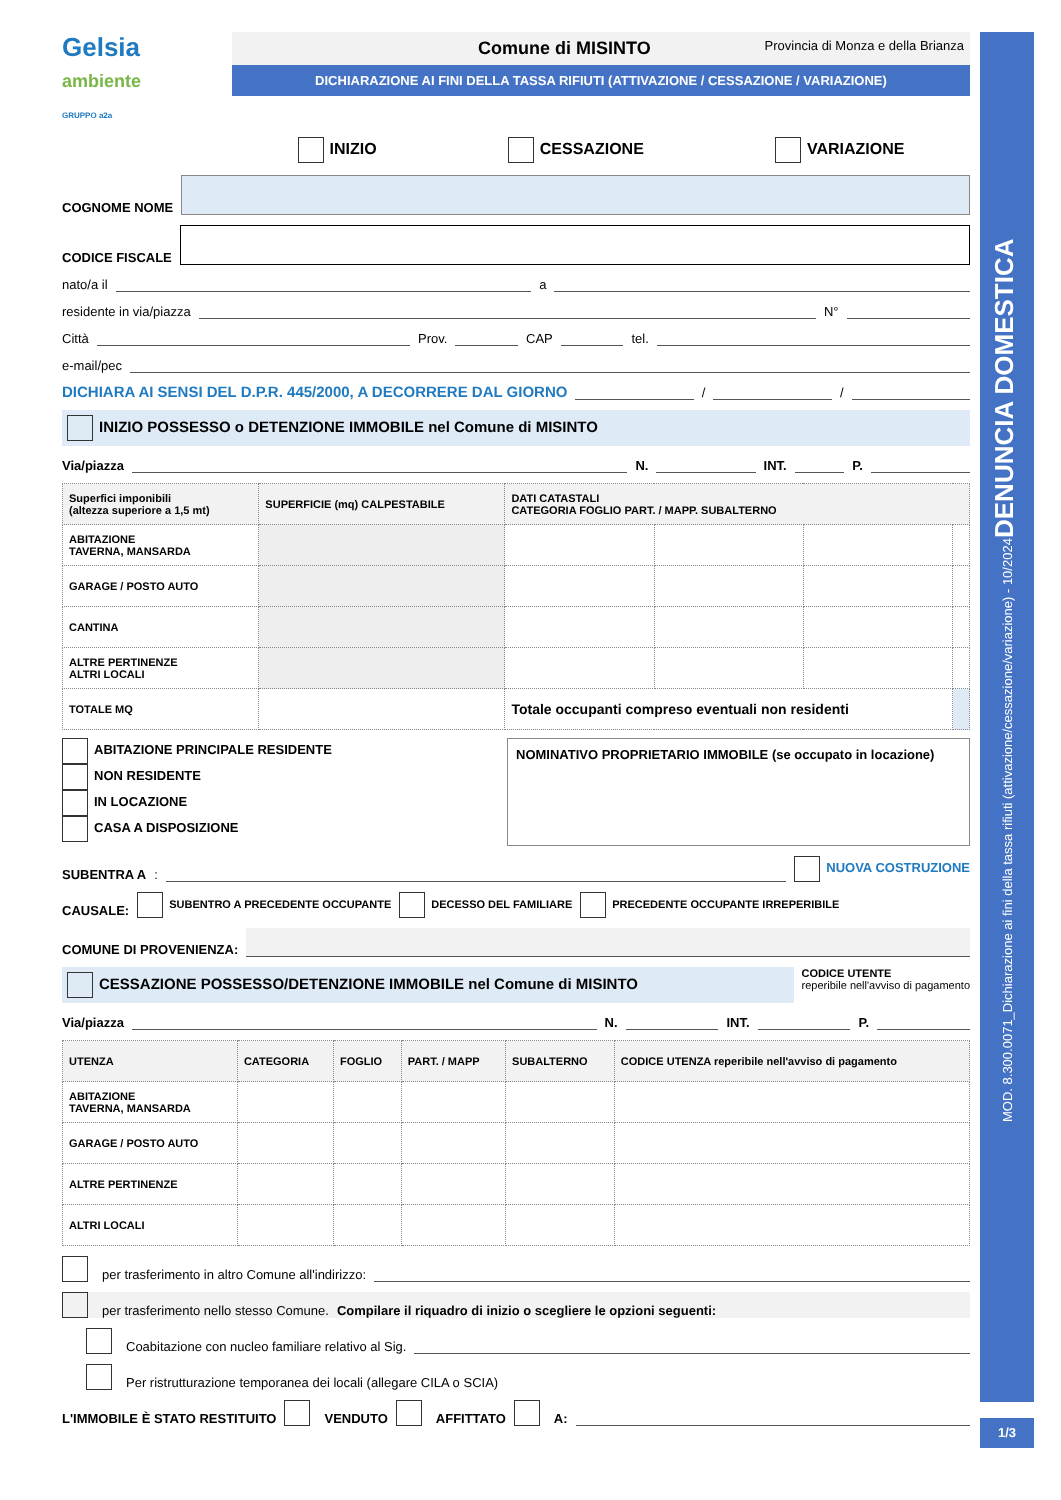Gelsia
ambiente
GRUPPO a2a
Comune di MISINTO Provincia di Monza e della Brianza
DICHIARAZIONE AI FINI DELLA TASSA RIFIUTI (ATTIVAZIONE / CESSAZIONE / VARIAZIONE)
INIZIO CESSAZIONE VARIAZIONE
COGNOME NOME
CODICE FISCALE
nato/a il
a
residente in via/piazza
N°
Città
Prov.
CAP
tel.
e-mail/pec
DICHIARA AI SENSI DEL D.P.R. 445/2000, A DECORRERE DAL GIORNO
/
/
INIZIO POSSESSO o DETENZIONE IMMOBILE nel Comune di MISINTO
Via/piazza
N.
INT.
P.
| Superfici imponibili (altezza superiore a 1,5 mt) | SUPERFICIE (mq) CALPESTABILE | DATI CATASTALI CATEGORIA FOGLIO PART. / MAPP. SUBALTERNO | | | |
| --- | --- | --- | --- | --- | --- |
| ABITAZIONE TAVERNA, MANSARDA | | | | | |
| GARAGE / POSTO AUTO | | | | | |
| CANTINA | | | | | |
| ALTRE PERTINENZE ALTRI LOCALI | | | | | |
| TOTALE MQ | | Totale occupanti compreso eventuali non residenti | | | |
ABITAZIONE PRINCIPALE RESIDENTE
NON RESIDENTE
IN LOCAZIONE
CASA A DISPOSIZIONE
NOMINATIVO PROPRIETARIO IMMOBILE (se occupato in locazione)
SUBENTRA A:
NUOVA COSTRUZIONE
CAUSALE: SUBENTRO A PRECEDENTE OCCUPANTE DECESSO DEL FAMILIARE PRECEDENTE OCCUPANTE IRREPERIBILE
COMUNE DI PROVENIENZA:
CESSAZIONE POSSESSO/DETENZIONE IMMOBILE nel Comune di MISINTO
CODICE UTENTE
reperibile nell'avviso di pagamento
Via/piazza
N.
INT.
P.
| UTENZA | CATEGORIA | FOGLIO | PART. / MAPP | SUBALTERNO | CODICE UTENZA reperibile nell'avviso di pagamento |
| --- | --- | --- | --- | --- | --- |
| ABITAZIONE TAVERNA, MANSARDA | | | | | |
| GARAGE / POSTO AUTO | | | | | |
| ALTRE PERTINENZE | | | | | |
| ALTRI LOCALI | | | | | |
per trasferimento in altro Comune all'indirizzo:
per trasferimento nello stesso Comune. Compilare il riquadro di inizio o scegliere le opzioni seguenti:
Coabitazione con nucleo familiare relativo al Sig.
Per ristrutturazione temporanea dei locali (allegare CILA o SCIA)
L'IMMOBILE È STATO RESTITUITO VENDUTO AFFITTATO A:
MOD. 8.300.0071_Dichiarazione ai fini della tassa rifiuti (attivazione/cessazione/variazione) - 10/2024 DENUNCIA DOMESTICA
1/3